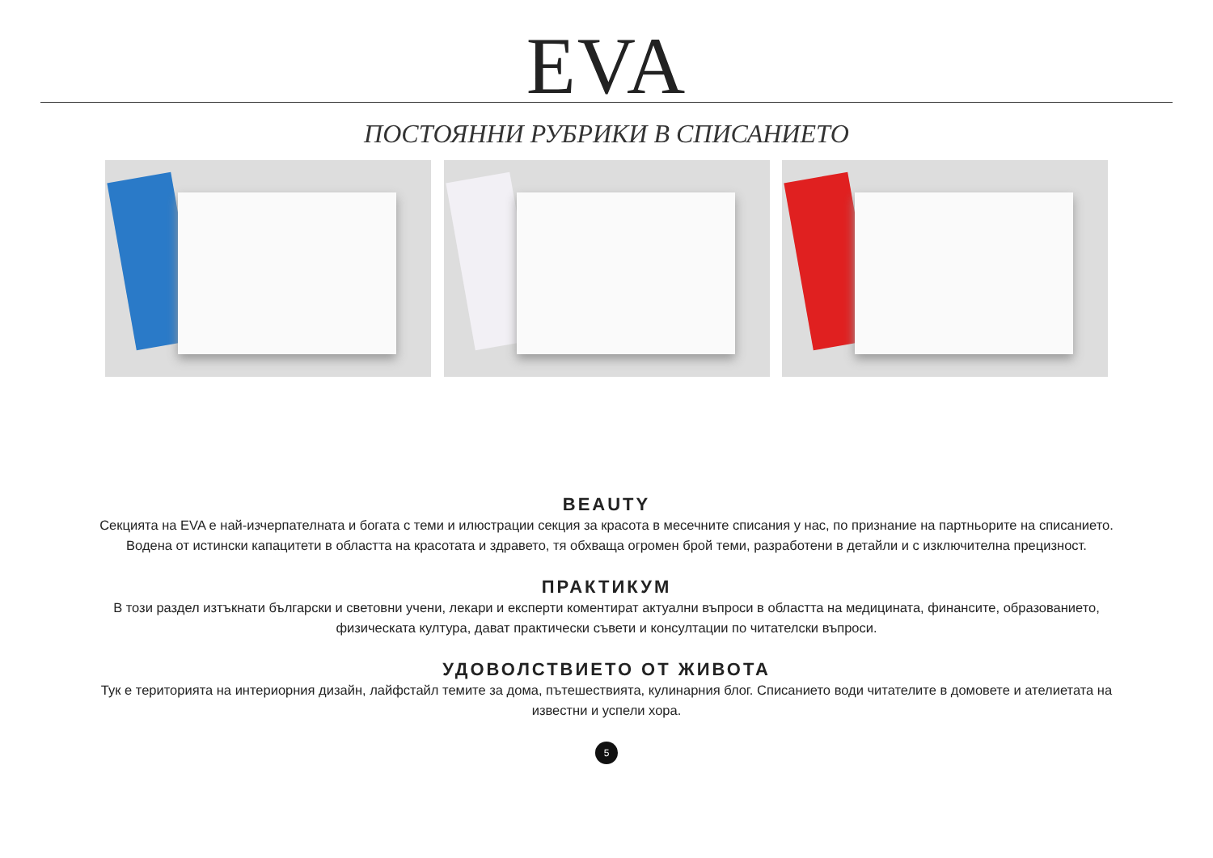EVA
ПОСТОЯННИ РУБРИКИ В СПИСАНИЕТО
BEAUTY
Секцията на EVA е най-изчерпателната и богата с теми и илюстрации секция за красота в месечните списания у нас, по признание на партньорите на списанието. Водена от истински капацитети в областта на красотата и здравето, тя обхваща огромен брой теми, разработени в детайли и с изключителна прецизност.
ПРАКТИКУМ
В този раздел изтъкнати български и световни учени, лекари и експерти коментират актуални въпроси в областта на медицината, финансите, образованието, физическата култура, дават практически съвети и консултации по читателски въпроси.
УДОВОЛСТВИЕТО ОТ ЖИВОТА
Тук е територията на интериорния дизайн, лайфстайл темите за дома, пътешествията, кулинарния блог. Списанието води читателите в домовете и ателиетата на известни и успели хора.
5